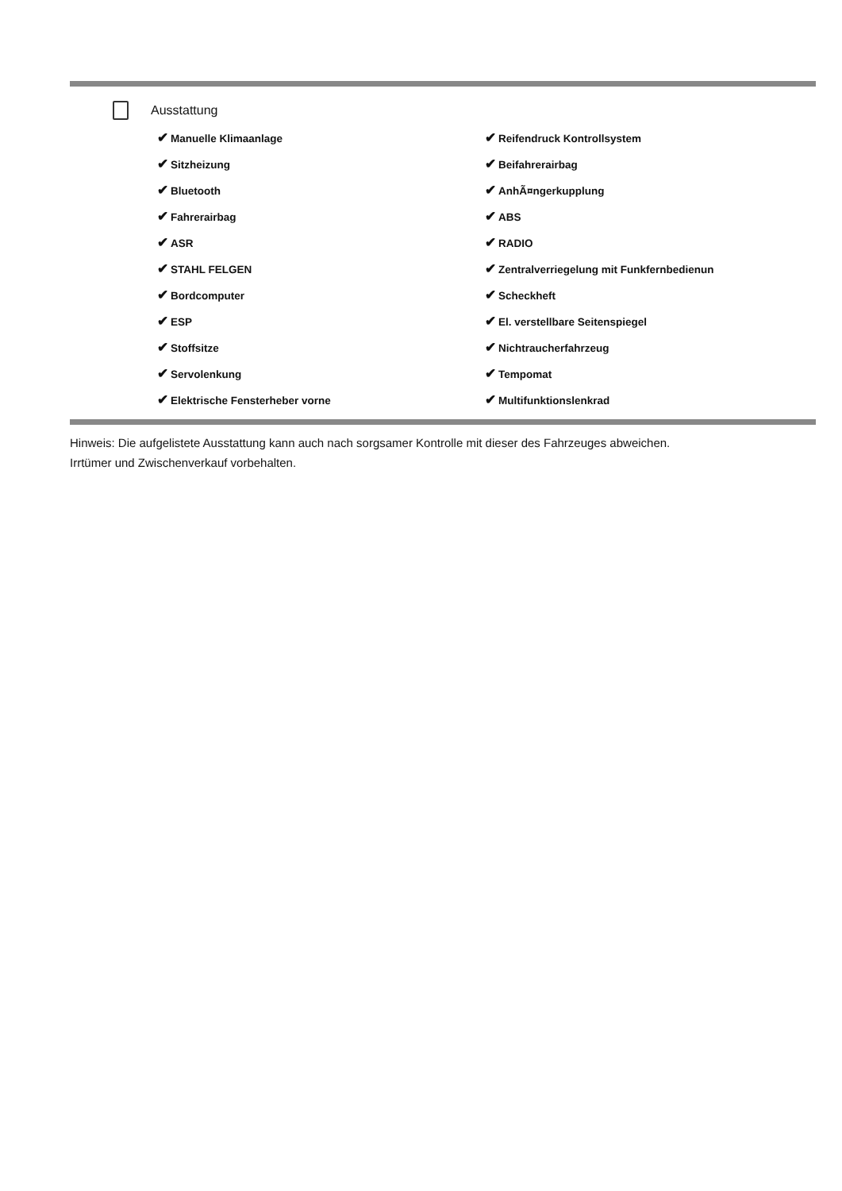Ausstattung
| ✔ Manuelle Klimaanlage | ✔ Reifendruck Kontrollsystem |
| ✔ Sitzheizung | ✔ Beifahrerairbag |
| ✔ Bluetooth | ✔ AnhÃ¤ngerkupplung |
| ✔ Fahrerairbag | ✔ ABS |
| ✔ ASR | ✔ RADIO |
| ✔ STAHL FELGEN | ✔ Zentralverriegelung mit Funkfernbedienun |
| ✔ Bordcomputer | ✔ Scheckheft |
| ✔ ESP | ✔ El. verstellbare Seitenspiegel |
| ✔ Stoffsitze | ✔ Nichtraucherfahrzeug |
| ✔ Servolenkung | ✔ Tempomat |
| ✔ Elektrische Fensterheber vorne | ✔ Multifunktionslenkrad |
Hinweis: Die aufgelistete Ausstattung kann auch nach sorgsamer Kontrolle mit dieser des Fahrzeuges abweichen. Irrtümer und Zwischenverkauf vorbehalten.